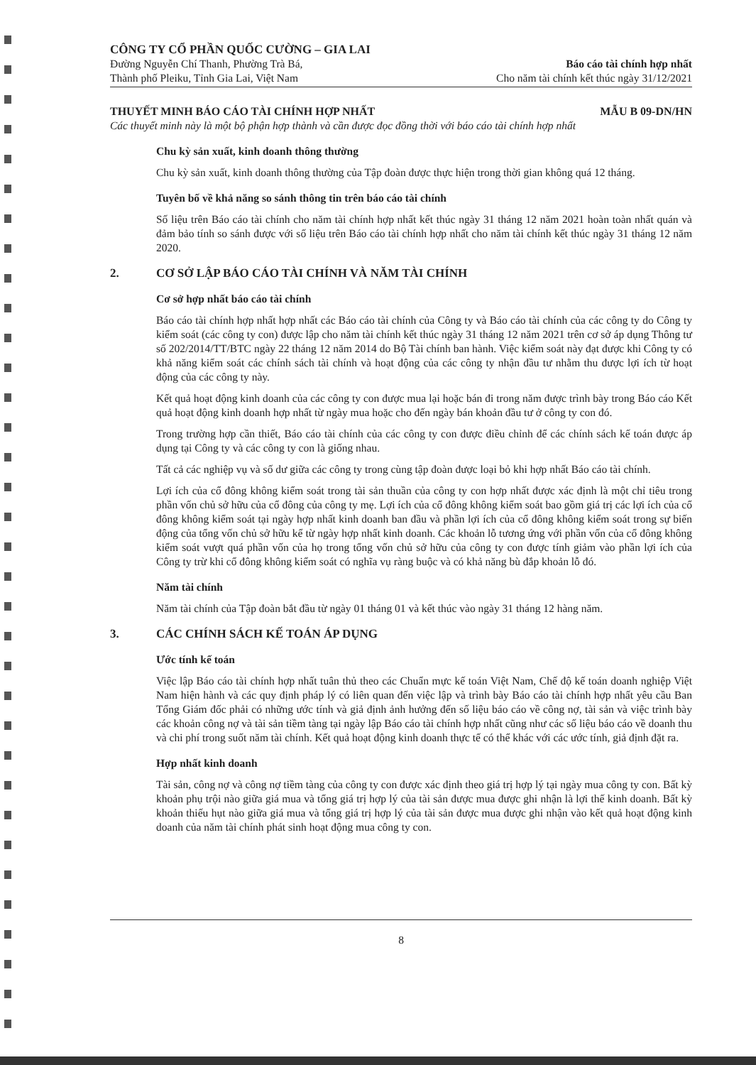CÔNG TY CỔ PHẦN QUỐC CƯỜNG – GIA LAI
Đường Nguyễn Chí Thanh, Phường Trà Bá,
Thành phố Pleiku, Tỉnh Gia Lai, Việt Nam
Báo cáo tài chính hợp nhất
Cho năm tài chính kết thúc ngày 31/12/2021
THUYẾT MINH BÁO CÁO TÀI CHÍNH HỢP NHẤT MẪU B 09-DN/HN
Các thuyết minh này là một bộ phận hợp thành và cần được đọc đồng thời với báo cáo tài chính hợp nhất
Chu kỳ sản xuất, kinh doanh thông thường
Chu kỳ sản xuất, kinh doanh thông thường của Tập đoàn được thực hiện trong thời gian không quá 12 tháng.
Tuyên bố về khả năng so sánh thông tin trên báo cáo tài chính
Số liệu trên Báo cáo tài chính cho năm tài chính hợp nhất kết thúc ngày 31 tháng 12 năm 2021 hoàn toàn nhất quán và đảm bảo tính so sánh được với số liệu trên Báo cáo tài chính hợp nhất cho năm tài chính kết thúc ngày 31 tháng 12 năm 2020.
2. CƠ SỞ LẬP BÁO CÁO TÀI CHÍNH VÀ NĂM TÀI CHÍNH
Cơ sở hợp nhất báo cáo tài chính
Báo cáo tài chính hợp nhất hợp nhất các Báo cáo tài chính của Công ty và Báo cáo tài chính của các công ty do Công ty kiểm soát (các công ty con) được lập cho năm tài chính kết thúc ngày 31 tháng 12 năm 2021 trên cơ sở áp dụng Thông tư số 202/2014/TT/BTC ngày 22 tháng 12 năm 2014 do Bộ Tài chính ban hành. Việc kiểm soát này đạt được khi Công ty có khả năng kiểm soát các chính sách tài chính và hoạt động của các công ty nhận đầu tư nhằm thu được lợi ích từ hoạt động của các công ty này.
Kết quả hoạt động kinh doanh của các công ty con được mua lại hoặc bán đi trong năm được trình bày trong Báo cáo Kết quả hoạt động kinh doanh hợp nhất từ ngày mua hoặc cho đến ngày bán khoản đầu tư ở công ty con đó.
Trong trường hợp cần thiết, Báo cáo tài chính của các công ty con được điều chỉnh để các chính sách kế toán được áp dụng tại Công ty và các công ty con là giống nhau.
Tất cả các nghiệp vụ và số dư giữa các công ty trong cùng tập đoàn được loại bỏ khi hợp nhất Báo cáo tài chính.
Lợi ích của cổ đông không kiểm soát trong tài sản thuần của công ty con hợp nhất được xác định là một chỉ tiêu trong phần vốn chủ sở hữu của cổ đông của công ty mẹ. Lợi ích của cổ đông không kiểm soát bao gồm giá trị các lợi ích của cổ đông không kiểm soát tại ngày hợp nhất kinh doanh ban đầu và phần lợi ích của cổ đông không kiểm soát trong sự biến động của tổng vốn chủ sở hữu kể từ ngày hợp nhất kinh doanh. Các khoản lỗ tương ứng với phần vốn của cổ đông không kiểm soát vượt quá phần vốn của họ trong tổng vốn chủ sở hữu của công ty con được tính giảm vào phần lợi ích của Công ty trừ khi cổ đông không kiểm soát có nghĩa vụ ràng buộc và có khả năng bù đắp khoản lỗ đó.
Năm tài chính
Năm tài chính của Tập đoàn bắt đầu từ ngày 01 tháng 01 và kết thúc vào ngày 31 tháng 12 hàng năm.
3. CÁC CHÍNH SÁCH KẾ TOÁN ÁP DỤNG
Ước tính kế toán
Việc lập Báo cáo tài chính hợp nhất tuân thủ theo các Chuẩn mực kế toán Việt Nam, Chế độ kế toán doanh nghiệp Việt Nam hiện hành và các quy định pháp lý có liên quan đến việc lập và trình bày Báo cáo tài chính hợp nhất yêu cầu Ban Tổng Giám đốc phải có những ước tính và giả định ảnh hưởng đến số liệu báo cáo về công nợ, tài sản và việc trình bày các khoản công nợ và tài sản tiềm tàng tại ngày lập Báo cáo tài chính hợp nhất cũng như các số liệu báo cáo về doanh thu và chi phí trong suốt năm tài chính. Kết quả hoạt động kinh doanh thực tế có thể khác với các ước tính, giả định đặt ra.
Hợp nhất kinh doanh
Tài sản, công nợ và công nợ tiềm tàng của công ty con được xác định theo giá trị hợp lý tại ngày mua công ty con. Bất kỳ khoản phụ trội nào giữa giá mua và tổng giá trị hợp lý của tài sản được mua được ghi nhận là lợi thế kinh doanh. Bất kỳ khoản thiếu hụt nào giữa giá mua và tổng giá trị hợp lý của tài sản được mua được ghi nhận vào kết quả hoạt động kinh doanh của năm tài chính phát sinh hoạt động mua công ty con.
8